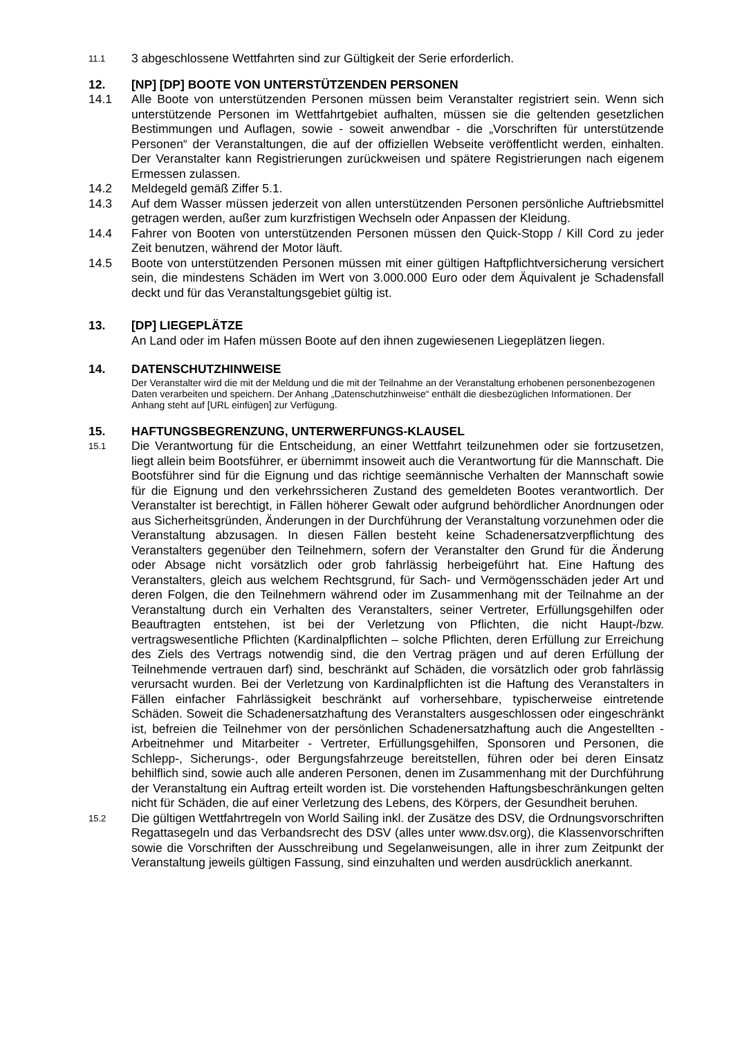11.1
3 abgeschlossene Wettfahrten sind zur Gültigkeit der Serie erforderlich.
12. [NP] [DP] BOOTE VON UNTERSTÜTZENDEN PERSONEN
14.1 Alle Boote von unterstützenden Personen müssen beim Veranstalter registriert sein. Wenn sich unterstützende Personen im Wettfahrtgebiet aufhalten, müssen sie die geltenden gesetzlichen Bestimmungen und Auflagen, sowie - soweit anwendbar - die „Vorschriften für unterstützende Personen“ der Veranstaltungen, die auf der offiziellen Webseite veröffentlicht werden, einhalten. Der Veranstalter kann Registrierungen zurückweisen und spätere Registrierungen nach eigenem Ermessen zulassen.
14.2 Meldegeld gemäß Ziffer 5.1.
14.3 Auf dem Wasser müssen jederzeit von allen unterstützenden Personen persönliche Auftriebsmittel getragen werden, außer zum kurzfristigen Wechseln oder Anpassen der Kleidung.
14.4 Fahrer von Booten von unterstützenden Personen müssen den Quick-Stopp / Kill Cord zu jeder Zeit benutzen, während der Motor läuft.
14.5 Boote von unterstützenden Personen müssen mit einer gültigen Haftpflichtversicherung versichert sein, die mindestens Schäden im Wert von 3.000.000 Euro oder dem Äquivalent je Schadensfall deckt und für das Veranstaltungsgebiet gültig ist.
13. [DP] LIEGEPLÄTZE
An Land oder im Hafen müssen Boote auf den ihnen zugewiesenen Liegeplätzen liegen.
14. DATENSCHUTZHINWEISE
Der Veranstalter wird die mit der Meldung und die mit der Teilnahme an der Veranstaltung erhobenen personenbezogenen Daten verarbeiten und speichern. Der Anhang „Datenschutzhinweise“ enthält die diesbezüglichen Informationen. Der Anhang steht auf [URL einfügen] zur Verfügung.
15. HAFTUNGSBEGRENZUNG, UNTERWERFUNGS-KLAUSEL
15.1
Die Verantwortung für die Entscheidung, an einer Wettfahrt teilzunehmen oder sie fortzusetzen, liegt allein beim Bootsführer, er übernimmt insoweit auch die Verantwortung für die Mannschaft. Die Bootsführer sind für die Eignung und das richtige seemännische Verhalten der Mannschaft sowie für die Eignung und den verkehrssicheren Zustand des gemeldeten Bootes verantwortlich. Der Veranstalter ist berechtigt, in Fällen höherer Gewalt oder aufgrund behördlicher Anordnungen oder aus Sicherheitsgründen, Änderungen in der Durchführung der Veranstaltung vorzunehmen oder die Veranstaltung abzusagen. In diesen Fällen besteht keine Schadenersatzverpflichtung des Veranstalters gegenüber den Teilnehmern, sofern der Veranstalter den Grund für die Änderung oder Absage nicht vorsätzlich oder grob fahrlässig herbeigeführt hat. Eine Haftung des Veranstalters, gleich aus welchem Rechtsgrund, für Sach- und Vermögensschäden jeder Art und deren Folgen, die den Teilnehmern während oder im Zusammenhang mit der Teilnahme an der Veranstaltung durch ein Verhalten des Veranstalters, seiner Vertreter, Erfüllungsgehilfen oder Beauftragten entstehen, ist bei der Verletzung von Pflichten, die nicht Haupt-/bzw. vertragswesentliche Pflichten (Kardinalpflichten – solche Pflichten, deren Erfüllung zur Erreichung des Ziels des Vertrags notwendig sind, die den Vertrag prägen und auf deren Erfüllung der Teilnehmende vertrauen darf) sind, beschränkt auf Schäden, die vorsätzlich oder grob fahrlässig verursacht wurden. Bei der Verletzung von Kardinalpflichten ist die Haftung des Veranstalters in Fällen einfacher Fahrlässigkeit beschränkt auf vorhersehbare, typischerweise eintretende Schäden. Soweit die Schadenersatzhaftung des Veranstalters ausgeschlossen oder eingeschränkt ist, befreien die Teilnehmer von der persönlichen Schadenersatzhaftung auch die Angestellten - Arbeitnehmer und Mitarbeiter - Vertreter, Erfüllungsgehilfen, Sponsoren und Personen, die Schlepp-, Sicherungs-, oder Bergungsfahrzeuge bereitstellen, führen oder bei deren Einsatz behilflich sind, sowie auch alle anderen Personen, denen im Zusammenhang mit der Durchführung der Veranstaltung ein Auftrag erteilt worden ist. Die vorstehenden Haftungsbeschränkungen gelten nicht für Schäden, die auf einer Verletzung des Lebens, des Körpers, der Gesundheit beruhen.
15.2
Die gültigen Wettfahrtregeln von World Sailing inkl. der Zusätze des DSV, die Ordnungsvorschriften Regattasegeln und das Verbandsrecht des DSV (alles unter www.dsv.org), die Klassenvorschriften sowie die Vorschriften der Ausschreibung und Segelanweisungen, alle in ihrer zum Zeitpunkt der Veranstaltung jeweils gültigen Fassung, sind einzuhalten und werden ausdrücklich anerkannt.